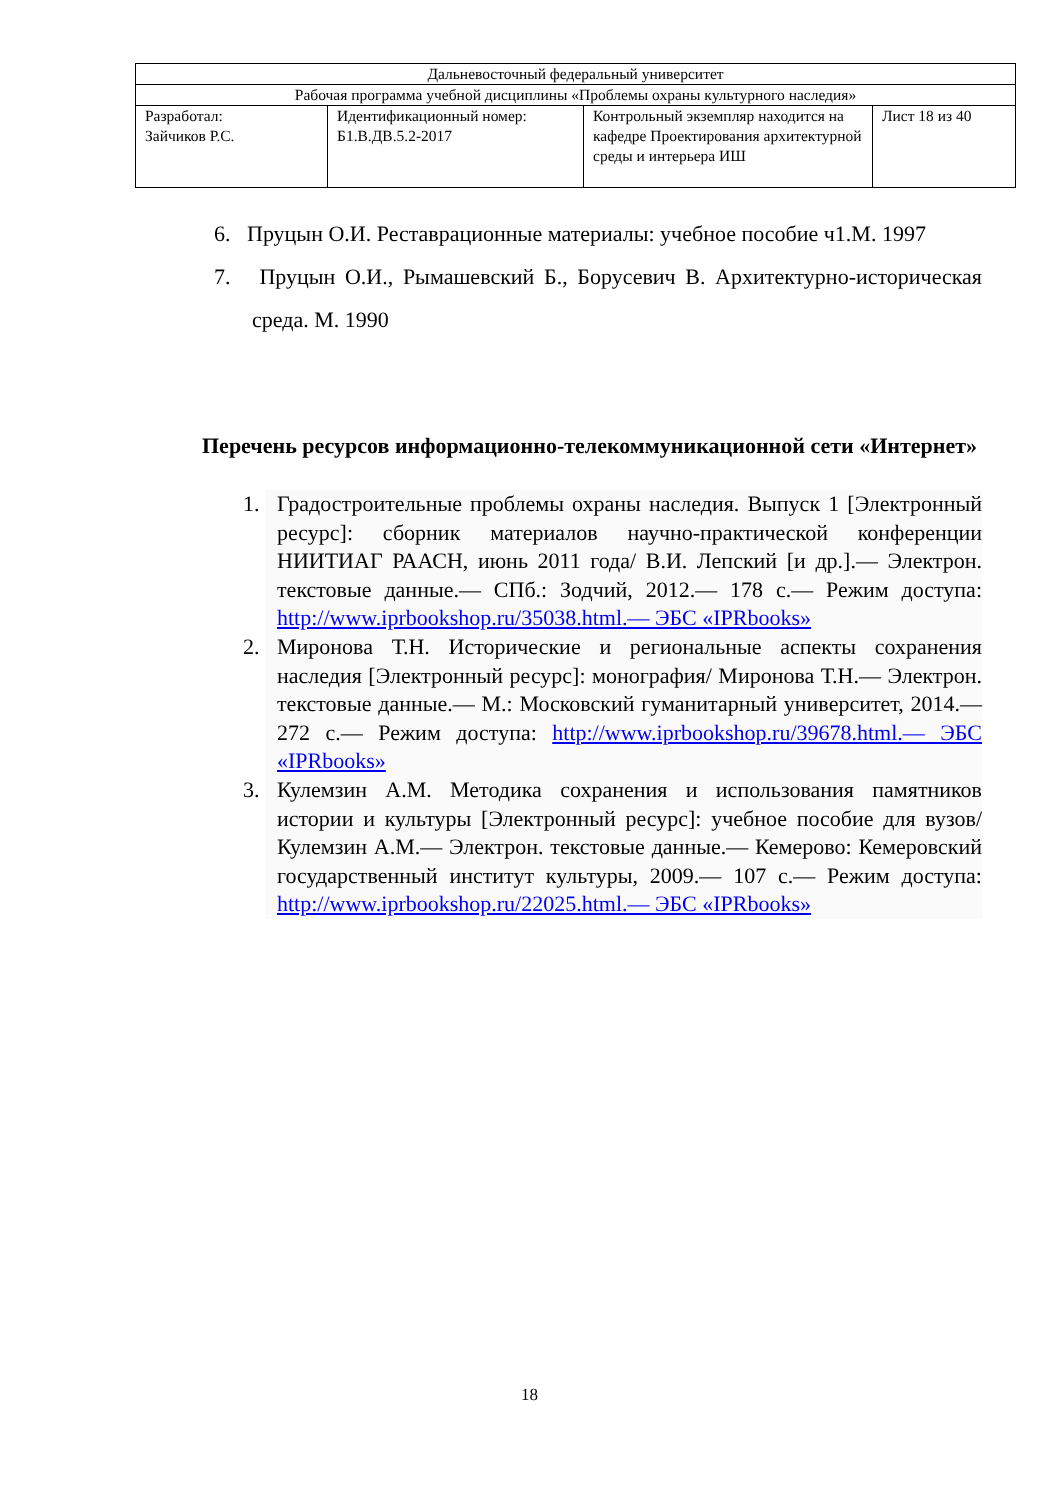| Дальневосточный федеральный университет | | | |
| Рабочая программа учебной дисциплины «Проблемы охраны культурного наследия» | | | |
| Разработал: Зайчиков Р.С. | Идентификационный номер: Б1.В.ДВ.5.2-2017 | Контрольный экземпляр находится на кафедре Проектирования архитектурной среды и интерьера ИШ | Лист 18 из 40 |
6. Пруцын О.И. Реставрационные материалы: учебное пособие ч1.М. 1997
7. Пруцын О.И., Рымашевский Б., Борусевич В. Архитектурно-историческая среда. М. 1990
Перечень ресурсов информационно-телекоммуникационной сети «Интернет»
1. Градостроительные проблемы охраны наследия. Выпуск 1 [Электронный ресурс]: сборник материалов научно-практической конференции НИИТИАГ РААСН, июнь 2011 года/ В.И. Лепский [и др.].— Электрон. текстовые данные.— СПб.: Зодчий, 2012.— 178 с.— Режим доступа: http://www.iprbookshop.ru/35038.html.— ЭБС «IPRbooks»
2. Миронова Т.Н. Исторические и региональные аспекты сохранения наследия [Электронный ресурс]: монография/ Миронова Т.Н.— Электрон. текстовые данные.— М.: Московский гуманитарный университет, 2014.— 272 с.— Режим доступа: http://www.iprbookshop.ru/39678.html.— ЭБС «IPRbooks»
3. Кулемзин А.М. Методика сохранения и использования памятников истории и культуры [Электронный ресурс]: учебное пособие для вузов/ Кулемзин А.М.— Электрон. текстовые данные.— Кемерово: Кемеровский государственный институт культуры, 2009.— 107 с.— Режим доступа: http://www.iprbookshop.ru/22025.html.— ЭБС «IPRbooks»
18